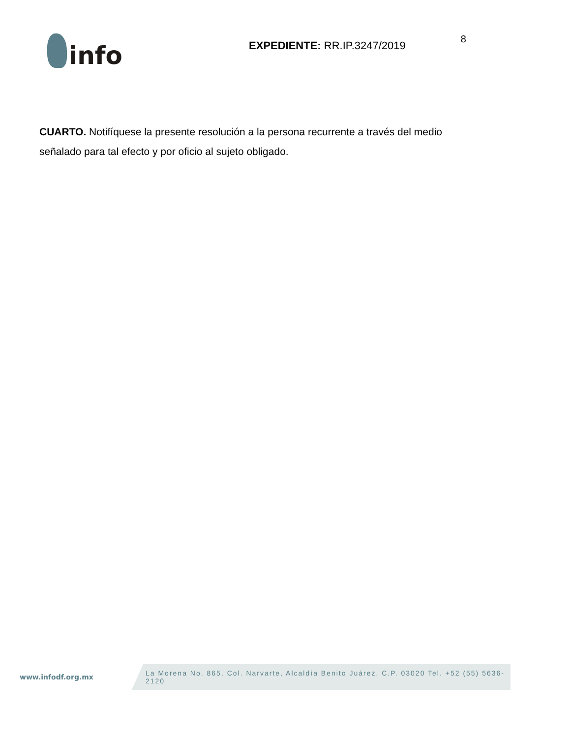info
EXPEDIENTE: RR.IP.3247/2019
8
CUARTO. Notifíquese la presente resolución a la persona recurrente a través del medio señalado para tal efecto y por oficio al sujeto obligado.
www.infodf.org.mx
La Morena No. 865, Col. Narvarte, Alcaldía Benito Juárez, C.P. 03020 Tel. +52 (55) 5636-2120